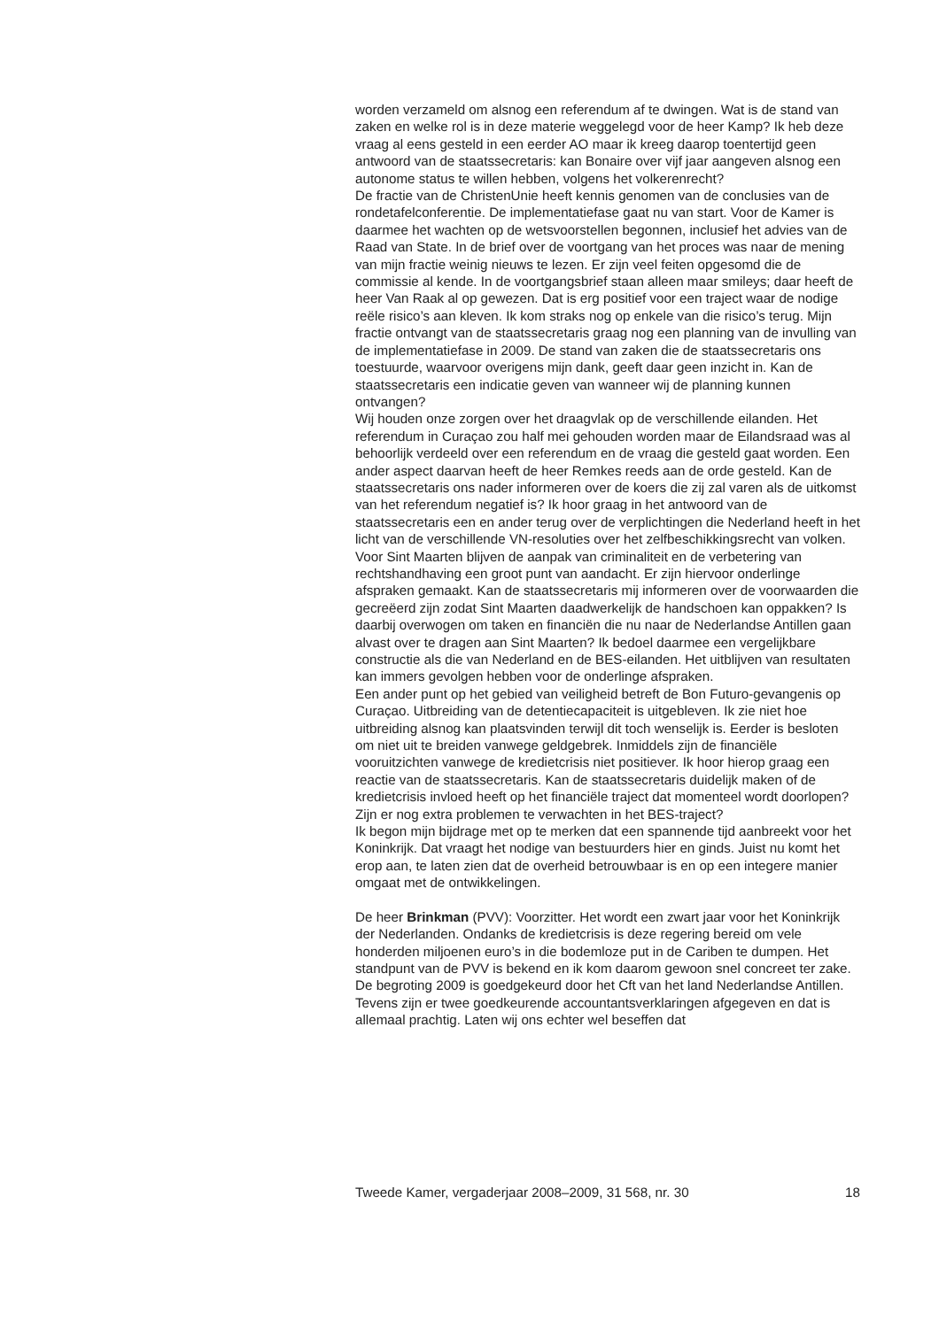worden verzameld om alsnog een referendum af te dwingen. Wat is de stand van zaken en welke rol is in deze materie weggelegd voor de heer Kamp? Ik heb deze vraag al eens gesteld in een eerder AO maar ik kreeg daarop toentertijd geen antwoord van de staatssecretaris: kan Bonaire over vijf jaar aangeven alsnog een autonome status te willen hebben, volgens het volkerenrecht?
De fractie van de ChristenUnie heeft kennis genomen van de conclusies van de rondetafelconferentie. De implementatiefase gaat nu van start. Voor de Kamer is daarmee het wachten op de wetsvoorstellen begonnen, inclusief het advies van de Raad van State. In de brief over de voortgang van het proces was naar de mening van mijn fractie weinig nieuws te lezen. Er zijn veel feiten opgesomd die de commissie al kende. In de voortgangsbrief staan alleen maar smileys; daar heeft de heer Van Raak al op gewezen. Dat is erg positief voor een traject waar de nodige reële risico’s aan kleven. Ik kom straks nog op enkele van die risico’s terug. Mijn fractie ontvangt van de staatssecretaris graag nog een planning van de invulling van de implementatiefase in 2009. De stand van zaken die de staatssecretaris ons toestuurde, waarvoor overigens mijn dank, geeft daar geen inzicht in. Kan de staatssecretaris een indicatie geven van wanneer wij de planning kunnen ontvangen?
Wij houden onze zorgen over het draagvlak op de verschillende eilanden. Het referendum in Curaçao zou half mei gehouden worden maar de Eilandsraad was al behoorlijk verdeeld over een referendum en de vraag die gesteld gaat worden. Een ander aspect daarvan heeft de heer Remkes reeds aan de orde gesteld. Kan de staatssecretaris ons nader informeren over de koers die zij zal varen als de uitkomst van het referendum negatief is? Ik hoor graag in het antwoord van de staatssecretaris een en ander terug over de verplichtingen die Nederland heeft in het licht van de verschillende VN-resoluties over het zelfbeschikkingsrecht van volken.
Voor Sint Maarten blijven de aanpak van criminaliteit en de verbetering van rechtshandhaving een groot punt van aandacht. Er zijn hiervoor onderlinge afspraken gemaakt. Kan de staatssecretaris mij informeren over de voorwaarden die gecreëerd zijn zodat Sint Maarten daadwerkelijk de handschoen kan oppakken? Is daarbij overwogen om taken en financiën die nu naar de Nederlandse Antillen gaan alvast over te dragen aan Sint Maarten? Ik bedoel daarmee een vergelijkbare constructie als die van Nederland en de BES-eilanden. Het uitblijven van resultaten kan immers gevolgen hebben voor de onderlinge afspraken.
Een ander punt op het gebied van veiligheid betreft de Bon Futuro-gevangenis op Curaçao. Uitbreiding van de detentiecapaciteit is uitgebleven. Ik zie niet hoe uitbreiding alsnog kan plaatsvinden terwijl dit toch wenselijk is. Eerder is besloten om niet uit te breiden vanwege geldgebrek. Inmiddels zijn de financiële vooruitzichten vanwege de kredietcrisis niet positiever. Ik hoor hierop graag een reactie van de staatssecretaris. Kan de staatssecretaris duidelijk maken of de kredietcrisis invloed heeft op het financiële traject dat momenteel wordt doorlopen? Zijn er nog extra problemen te verwachten in het BES-traject?
Ik begon mijn bijdrage met op te merken dat een spannende tijd aanbreekt voor het Koninkrijk. Dat vraagt het nodige van bestuurders hier en ginds. Juist nu komt het erop aan, te laten zien dat de overheid betrouwbaar is en op een integere manier omgaat met de ontwikkelingen.
De heer Brinkman (PVV): Voorzitter. Het wordt een zwart jaar voor het Koninkrijk der Nederlanden. Ondanks de kredietcrisis is deze regering bereid om vele honderden miljoenen euro’s in die bodemloze put in de Cariben te dumpen. Het standpunt van de PVV is bekend en ik kom daarom gewoon snel concreet ter zake.
De begroting 2009 is goedgekeurd door het Cft van het land Nederlandse Antillen. Tevens zijn er twee goedkeurende accountantsverklaringen afgegeven en dat is allemaal prachtig. Laten wij ons echter wel beseffen dat
Tweede Kamer, vergaderjaar 2008–2009, 31 568, nr. 30 18